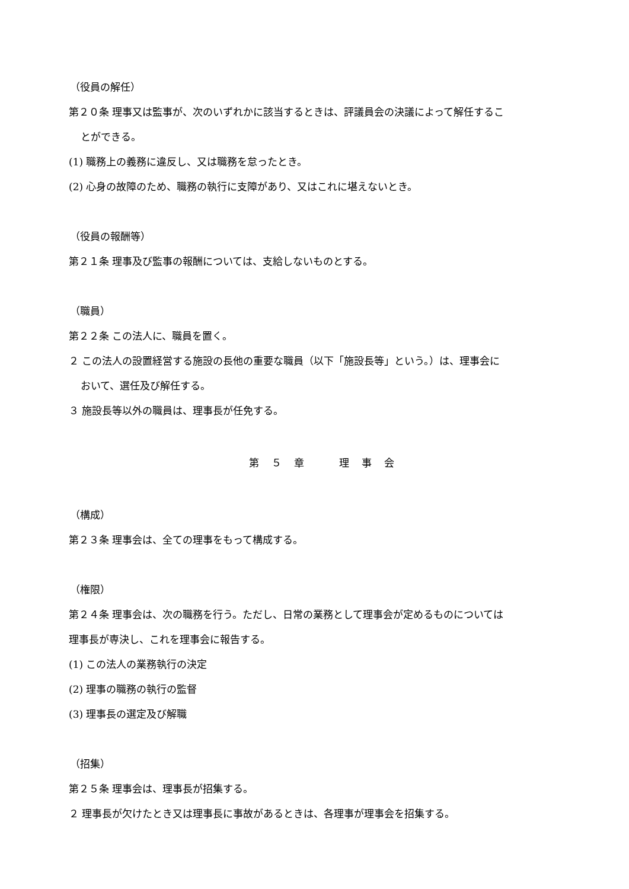（役員の解任）
第２０条 理事又は監事が、次のいずれかに該当するときは、評議員会の決議によって解任するこ
とができる。
(1) 職務上の義務に違反し、又は職務を怠ったとき。
(2) 心身の故障のため、職務の執行に支障があり、又はこれに堪えないとき。
（役員の報酬等）
第２１条 理事及び監事の報酬については、支給しないものとする。
（職員）
第２２条 この法人に、職員を置く。
２ この法人の設置経営する施設の長他の重要な職員（以下「施設長等」という。）は、理事会に
おいて、選任及び解任する。
３ 施設長等以外の職員は、理事長が任免する。
第　５　章　　　理　事　会
（構成）
第２３条 理事会は、全ての理事をもって構成する。
（権限）
第２４条 理事会は、次の職務を行う。ただし、日常の業務として理事会が定めるものについては
理事長が専決し、これを理事会に報告する。
(1) この法人の業務執行の決定
(2) 理事の職務の執行の監督
(3) 理事長の選定及び解職
（招集）
第２５条 理事会は、理事長が招集する。
２ 理事長が欠けたとき又は理事長に事故があるときは、各理事が理事会を招集する。